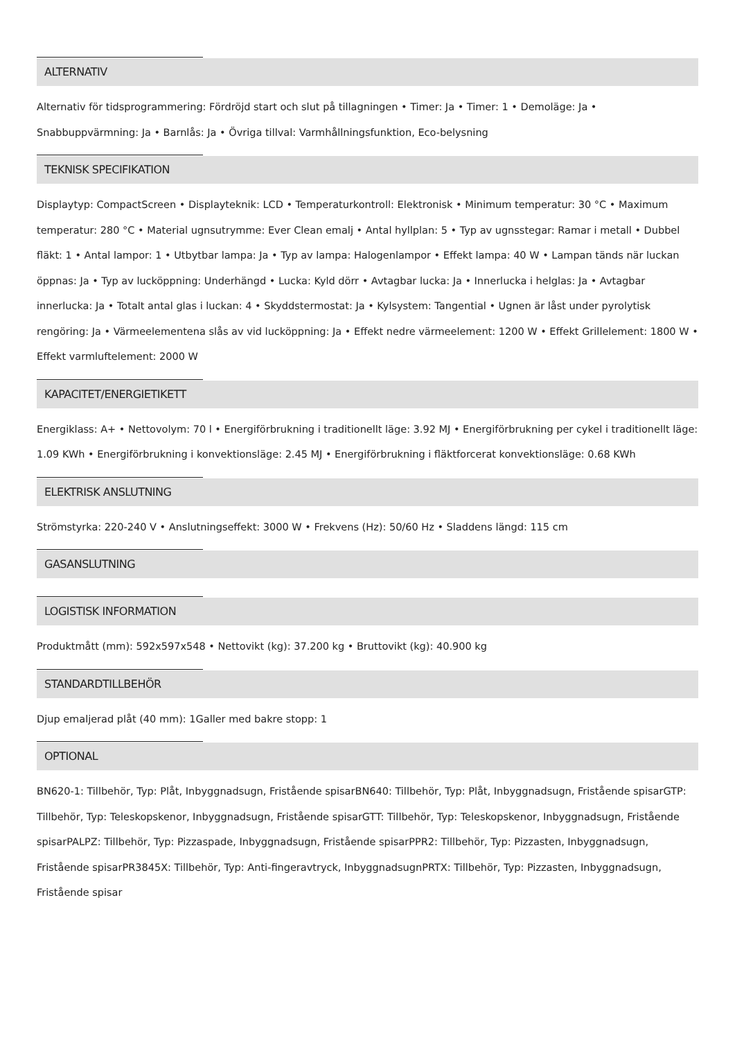ALTERNATIV
Alternativ för tidsprogrammering: Fördröjd start och slut på tillagningen • Timer: Ja • Timer: 1 • Demoläge: Ja • Snabbuppvärmning: Ja • Barnlås: Ja • Övriga tillval: Varmhållningsfunktion, Eco-belysning
TEKNISK SPECIFIKATION
Displaytyp: CompactScreen • Displayteknik: LCD • Temperaturkontroll: Elektronisk • Minimum temperatur: 30 °C • Maximum temperatur: 280 °C • Material ugnsutrymme: Ever Clean emalj • Antal hyllplan: 5 • Typ av ugnsstegar: Ramar i metall • Dubbel fläkt: 1 • Antal lampor: 1 • Utbytbar lampa: Ja • Typ av lampa: Halogenlampor • Effekt lampa: 40 W • Lampan tänds när luckan öppnas: Ja • Typ av lucköppning: Underhängd • Lucka: Kyld dörr • Avtagbar lucka: Ja • Innerlucka i helglas: Ja • Avtagbar innerlucka: Ja • Totalt antal glas i luckan: 4 • Skyddstermostat: Ja • Kylsystem: Tangential • Ugnen är låst under pyrolytisk rengöring: Ja • Värmeelementena slås av vid lucköppning: Ja • Effekt nedre värmeelement: 1200 W • Effekt Grillelement: 1800 W • Effekt varmluftelement: 2000 W
KAPACITET/ENERGIETIKETT
Energiklass: A+ • Nettovolym: 70 l • Energiförbrukning i traditionellt läge: 3.92 MJ • Energiförbrukning per cykel i traditionellt läge: 1.09 KWh • Energiförbrukning i konvektionsläge: 2.45 MJ • Energiförbrukning i fläktforcerat konvektionsläge: 0.68 KWh
ELEKTRISK ANSLUTNING
Strömstyrka: 220-240 V • Anslutningseffekt: 3000 W • Frekvens (Hz): 50/60 Hz • Sladdens längd: 115 cm
GASANSLUTNING
LOGISTISK INFORMATION
Produktmått (mm): 592x597x548 • Nettovikt (kg): 37.200 kg • Bruttovikt (kg): 40.900 kg
STANDARDTILLBEHÖR
Djup emaljerad plåt (40 mm): 1Galler med bakre stopp: 1
OPTIONAL
BN620-1: Tillbehör, Typ: Plåt, Inbyggnadsugn, Fristående spisarBN640: Tillbehör, Typ: Plåt, Inbyggnadsugn, Fristående spisarGTP: Tillbehör, Typ: Teleskopskenor, Inbyggnadsugn, Fristående spisarGTT: Tillbehör, Typ: Teleskopskenor, Inbyggnadsugn, Fristående spisarPALPZ: Tillbehör, Typ: Pizzaspade, Inbyggnadsugn, Fristående spisarPPR2: Tillbehör, Typ: Pizzasten, Inbyggnadsugn, Fristående spisarPR3845X: Tillbehör, Typ: Anti-fingeravtryck, InbyggnadsugnPRTX: Tillbehör, Typ: Pizzasten, Inbyggnadsugn, Fristående spisar